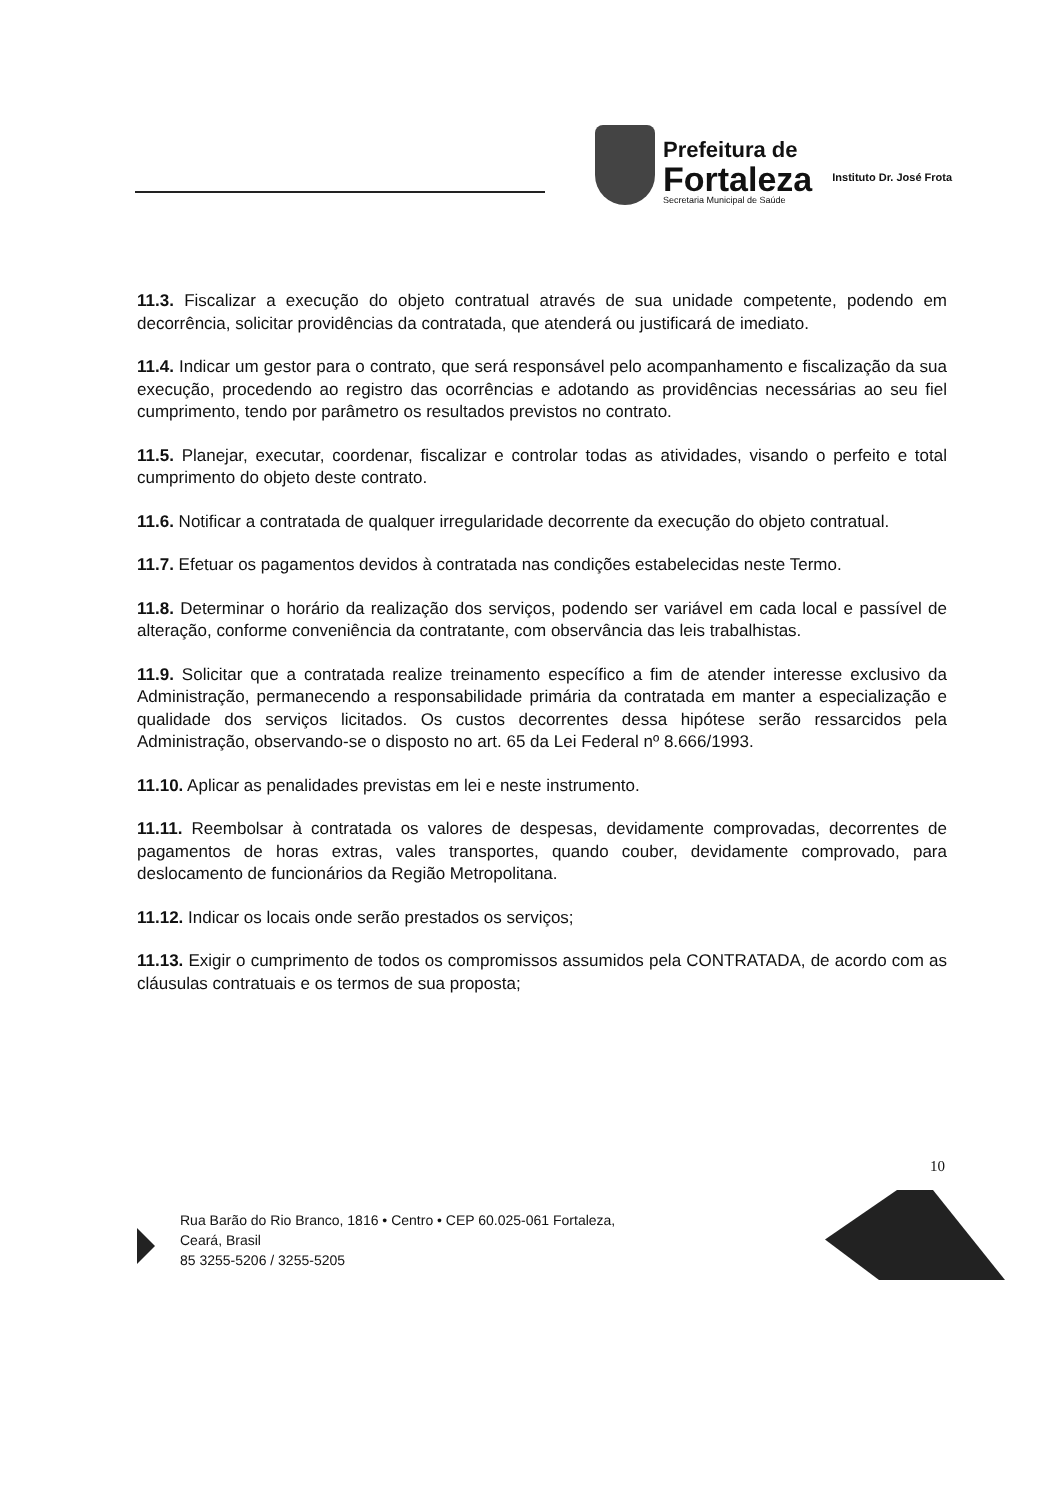Prefeitura de
Fortaleza
Secretaria Municipal de Saúde
Instituto Dr. José Frota
11.3. Fiscalizar a execução do objeto contratual através de sua unidade competente, podendo em decorrência, solicitar providências da contratada, que atenderá ou justificará de imediato.
11.4. Indicar um gestor para o contrato, que será responsável pelo acompanhamento e fiscalização da sua execução, procedendo ao registro das ocorrências e adotando as providências necessárias ao seu fiel cumprimento, tendo por parâmetro os resultados previstos no contrato.
11.5. Planejar, executar, coordenar, fiscalizar e controlar todas as atividades, visando o perfeito e total cumprimento do objeto deste contrato.
11.6. Notificar a contratada de qualquer irregularidade decorrente da execução do objeto contratual.
11.7. Efetuar os pagamentos devidos à contratada nas condições estabelecidas neste Termo.
11.8. Determinar o horário da realização dos serviços, podendo ser variável em cada local e passível de alteração, conforme conveniência da contratante, com observância das leis trabalhistas.
11.9. Solicitar que a contratada realize treinamento específico a fim de atender interesse exclusivo da Administração, permanecendo a responsabilidade primária da contratada em manter a especialização e qualidade dos serviços licitados. Os custos decorrentes dessa hipótese serão ressarcidos pela Administração, observando-se o disposto no art. 65 da Lei Federal nº 8.666/1993.
11.10. Aplicar as penalidades previstas em lei e neste instrumento.
11.11. Reembolsar à contratada os valores de despesas, devidamente comprovadas, decorrentes de pagamentos de horas extras, vales transportes, quando couber, devidamente comprovado, para deslocamento de funcionários da Região Metropolitana.
11.12. Indicar os locais onde serão prestados os serviços;
11.13. Exigir o cumprimento de todos os compromissos assumidos pela CONTRATADA, de acordo com as cláusulas contratuais e os termos de sua proposta;
10
Rua Barão do Rio Branco, 1816 • Centro • CEP 60.025-061 Fortaleza,
Ceará, Brasil
85 3255-5206 / 3255-5205